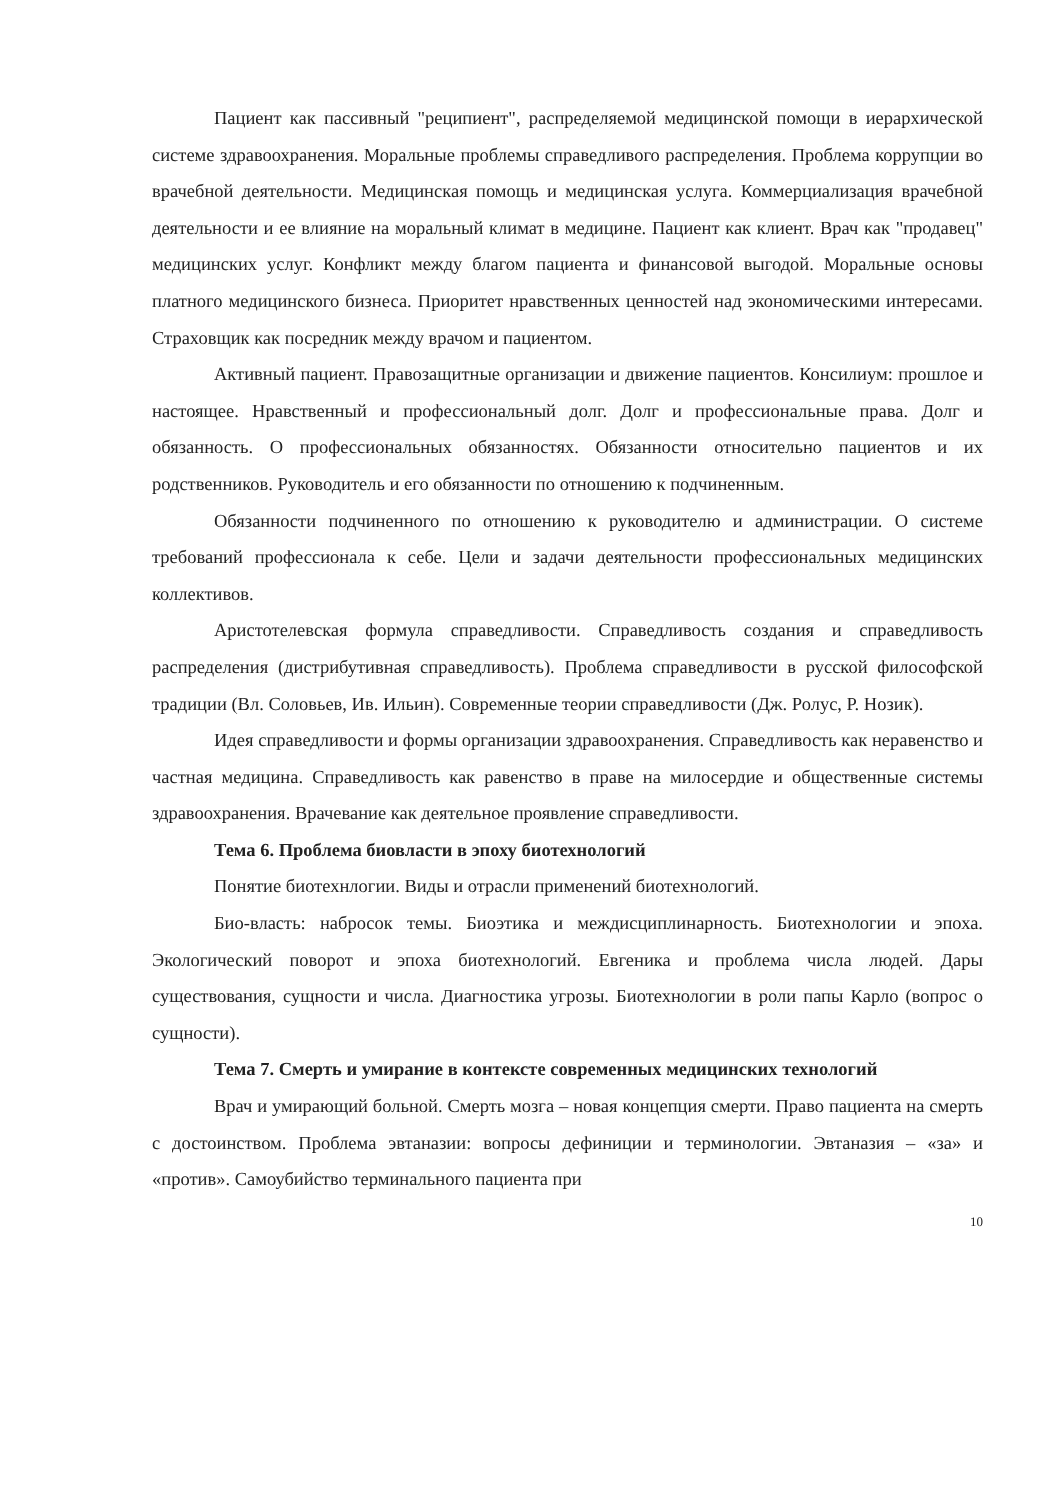Пациент как пассивный "реципиент", распределяемой медицинской помощи в иерархической системе здравоохранения. Моральные проблемы справедливого распределения. Проблема коррупции во врачебной деятельности. Медицинская помощь и медицинская услуга. Коммерциализация врачебной деятельности и ее влияние на моральный климат в медицине. Пациент как клиент. Врач как "продавец" медицинских услуг. Конфликт между благом пациента и финансовой выгодой. Моральные основы платного медицинского бизнеса. Приоритет нравственных ценностей над экономическими интересами. Страховщик как посредник между врачом и пациентом.
Активный пациент. Правозащитные организации и движение пациентов. Консилиум: прошлое и настоящее. Нравственный и профессиональный долг. Долг и профессиональные права. Долг и обязанность. О профессиональных обязанностях. Обязанности относительно пациентов и их родственников. Руководитель и его обязанности по отношению к подчиненным.
Обязанности подчиненного по отношению к руководителю и администрации. О системе требований профессионала к себе. Цели и задачи деятельности профессиональных медицинских коллективов.
Аристотелевская формула справедливости. Справедливость создания и справедливость распределения (дистрибутивная справедливость). Проблема справедливости в русской философской традиции (Вл. Соловьев, Ив. Ильин). Современные теории справедливости (Дж. Ролус, Р. Нозик).
Идея справедливости и формы организации здравоохранения. Справедливость как неравенство и частная медицина. Справедливость как равенство в праве на милосердие и общественные системы здравоохранения. Врачевание как деятельное проявление справедливости.
Тема 6. Проблема биовласти в эпоху биотехнологий
Понятие биотехнлогии. Виды и отрасли применений биотехнологий.
Био-власть: набросок темы. Биоэтика и междисциплинарность. Биотехнологии и эпоха. Экологический поворот и эпоха биотехнологий. Евгеника и проблема числа людей. Дары существования, сущности и числа. Диагностика угрозы. Биотехнологии в роли папы Карло (вопрос о сущности).
Тема 7. Смерть и умирание в контексте современных медицинских технологий
Врач и умирающий больной. Смерть мозга – новая концепция смерти. Право пациента на смерть с достоинством. Проблема эвтаназии: вопросы дефиниции и терминологии. Эвтаназия – «за» и «против». Самоубийство терминального пациента при
10